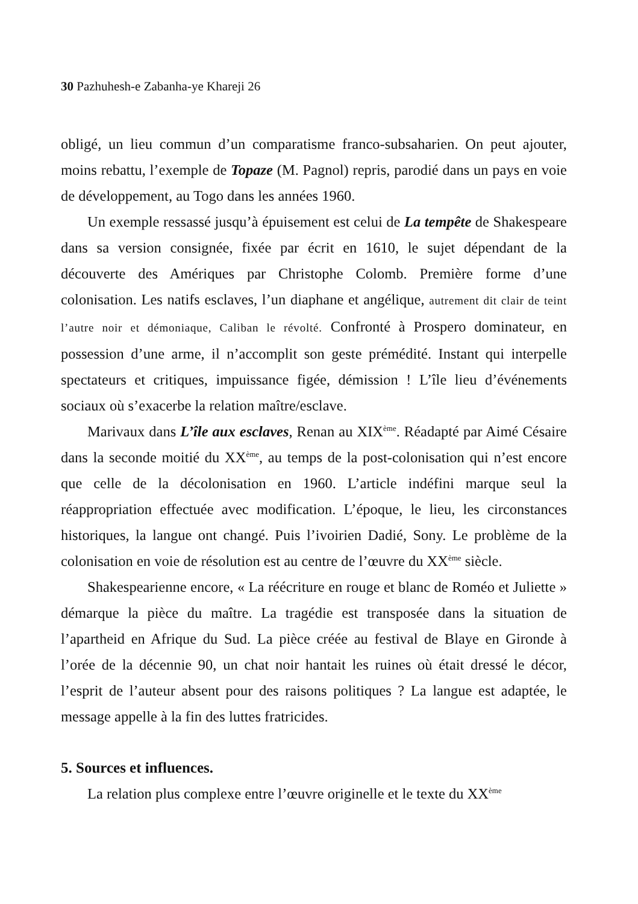30 Pazhuhesh-e Zabanha-ye Khareji 26
obligé, un lieu commun d’un comparatisme franco-subsaharien. On peut ajouter, moins rebattu, l’exemple de Topaze (M. Pagnol) repris, parodié dans un pays en voie de développement, au Togo dans les années 1960.
Un exemple ressassé jusqu’à épuisement est celui de La tempête de Shakespeare dans sa version consignée, fixée par écrit en 1610, le sujet dépendant de la découverte des Amériques par Christophe Colomb. Première forme d’une colonisation. Les natifs esclaves, l’un diaphane et angélique, autrement dit clair de teint l’autre noir et démoniaque, Caliban le révolté. Confronté à Prospero dominateur, en possession d’une arme, il n’accomplit son geste prémédité. Instant qui interpelle spectateurs et critiques, impuissance figée, démission ! L’île lieu d’événements sociaux où s’exacerbe la relation maître/esclave.
Marivaux dans L’île aux esclaves, Renan au XIX<sup>ème</sup>. Réadapté par Aimé Césaire dans la seconde moitié du XX<sup>ème</sup>, au temps de la post-colonisation qui n’est encore que celle de la décolonisation en 1960. L’article indéfini marque seul la réappropriation effectuée avec modification. L’époque, le lieu, les circonstances historiques, la langue ont changé. Puis l’ivoirien Dadié, Sony. Le problème de la colonisation en voie de résolution est au centre de l’œuvre du XX<sup>ème</sup> siècle.
Shakespearienne encore, « La réécriture en rouge et blanc de Roméo et Juliette » démarque la pièce du maître. La tragédie est transposée dans la situation de l’apartheid en Afrique du Sud. La pièce créée au festival de Blaye en Gironde à l’orée de la décennie 90, un chat noir hantait les ruines où était dressé le décor, l’esprit de l’auteur absent pour des raisons politiques ? La langue est adaptée, le message appelle à la fin des luttes fratricides.
5. Sources et influences.
La relation plus complexe entre l’œuvre originelle et le texte du XX<sup>ème</sup>